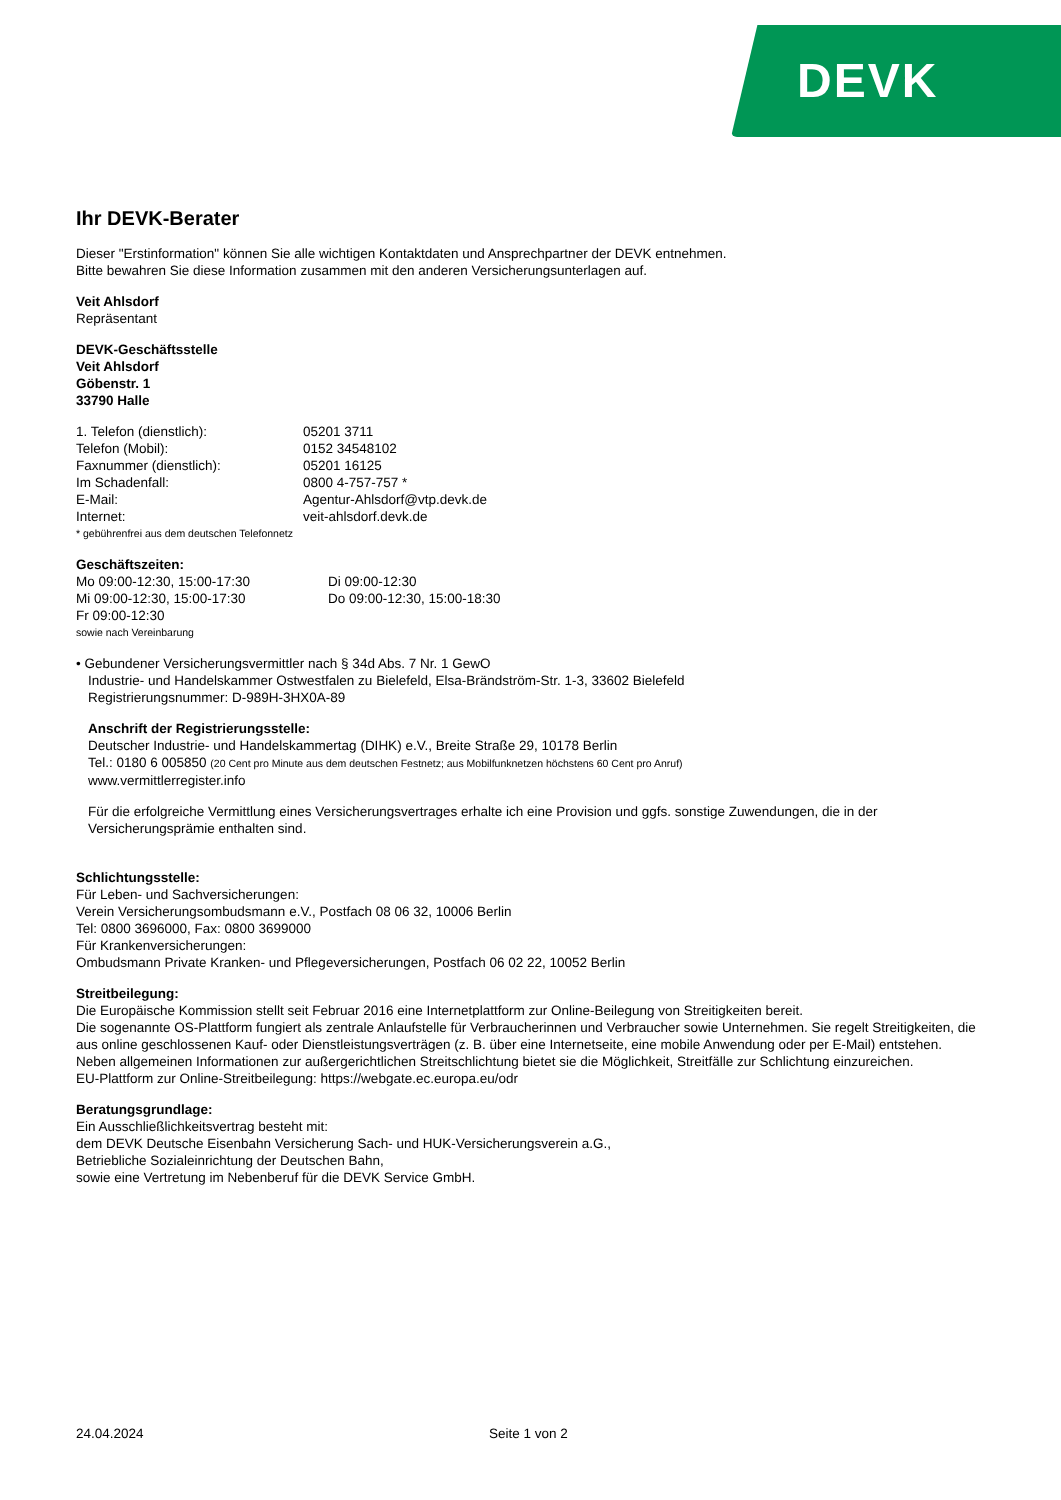DEVK
Ihr DEVK-Berater
Dieser "Erstinformation" können Sie alle wichtigen Kontaktdaten und Ansprechpartner der DEVK entnehmen.
Bitte bewahren Sie diese Information zusammen mit den anderen Versicherungsunterlagen auf.
Veit Ahlsdorf
Repräsentant
DEVK-Geschäftsstelle
Veit Ahlsdorf
Göbenstr. 1
33790 Halle
1. Telefon (dienstlich): 05201 3711
Telefon (Mobil): 0152 34548102
Faxnummer (dienstlich): 05201 16125
Im Schadenfall: 0800 4-757-757 *
E-Mail: Agentur-Ahlsdorf@vtp.devk.de
Internet: veit-ahlsdorf.devk.de
* gebührenfrei aus dem deutschen Telefonnetz
Geschäftszeiten:
Mo 09:00-12:30, 15:00-17:30 Di 09:00-12:30
Mi 09:00-12:30, 15:00-17:30 Do 09:00-12:30, 15:00-18:30
Fr 09:00-12:30
sowie nach Vereinbarung
• Gebundener Versicherungsvermittler nach § 34d Abs. 7 Nr. 1 GewO
Industrie- und Handelskammer Ostwestfalen zu Bielefeld, Elsa-Brändström-Str. 1-3, 33602 Bielefeld
Registrierungsnummer: D-989H-3HX0A-89
Anschrift der Registrierungsstelle:
Deutscher Industrie- und Handelskammertag (DIHK) e.V., Breite Straße 29, 10178 Berlin
Tel.: 0180 6 005850 (20 Cent pro Minute aus dem deutschen Festnetz; aus Mobilfunknetzen höchstens 60 Cent pro Anruf)
www.vermittlerregister.info
Für die erfolgreiche Vermittlung eines Versicherungsvertrages erhalte ich eine Provision und ggfs. sonstige Zuwendungen, die in der Versicherungsprämie enthalten sind.
Schlichtungsstelle:
Für Leben- und Sachversicherungen:
Verein Versicherungsombudsmann e.V., Postfach 08 06 32, 10006 Berlin
Tel: 0800 3696000, Fax: 0800 3699000
Für Krankenversicherungen:
Ombudsmann Private Kranken- und Pflegeversicherungen, Postfach 06 02 22, 10052 Berlin
Streitbeilegung:
Die Europäische Kommission stellt seit Februar 2016 eine Internetplattform zur Online-Beilegung von Streitigkeiten bereit.
Die sogenannte OS-Plattform fungiert als zentrale Anlaufstelle für Verbraucherinnen und Verbraucher sowie Unternehmen. Sie regelt Streitigkeiten, die aus online geschlossenen Kauf- oder Dienstleistungsverträgen (z. B. über eine Internetseite, eine mobile Anwendung oder per E-Mail) entstehen. Neben allgemeinen Informationen zur außergerichtlichen Streitschlichtung bietet sie die Möglichkeit, Streitfälle zur Schlichtung einzureichen.
EU-Plattform zur Online-Streitbeilegung: https://webgate.ec.europa.eu/odr
Beratungsgrundlage:
Ein Ausschließlichkeitsvertrag besteht mit:
dem DEVK Deutsche Eisenbahn Versicherung Sach- und HUK-Versicherungsverein a.G.,
Betriebliche Sozialeinrichtung der Deutschen Bahn,
sowie eine Vertretung im Nebenberuf für die DEVK Service GmbH.
24.04.2024 Seite 1 von 2